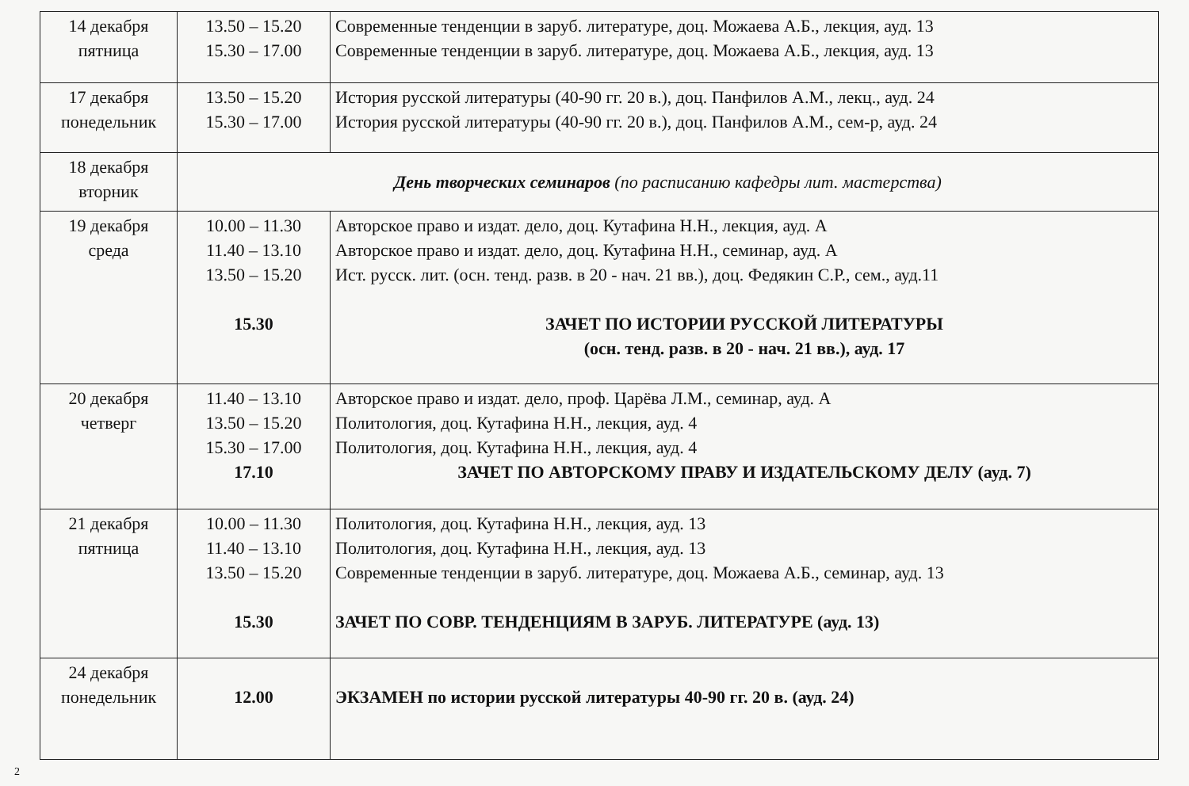| 14 декабря пятница | 13.50 – 15.20 15.30 – 17.00 | Современные тенденции в заруб. литературе, доц. Можаева А.Б., лекция, ауд. 13 Современные тенденции в заруб. литературе, доц. Можаева А.Б., лекция, ауд. 13 |
| 17 декабря понедельник | 13.50 – 15.20 15.30 – 17.00 | История русской литературы (40-90 гг. 20 в.), доц. Панфилов А.М., лекц., ауд. 24 История русской литературы (40-90 гг. 20 в.), доц. Панфилов А.М., сем-р, ауд. 24 |
| 18 декабря вторник | День творческих семинаров (по расписанию кафедры лит. мастерства) | |
| 19 декабря среда | 10.00 – 11.30 11.40 – 13.10 13.50 – 15.20 15.30 | Авторское право и издат. дело, доц. Кутафина Н.Н., лекция, ауд. А Авторское право и издат. дело, доц. Кутафина Н.Н., семинар, ауд. А Ист. русск. лит. (осн. тенд. разв. в 20 - нач. 21 вв.), доц. Федякин С.Р., сем., ауд.11 ЗАЧЕТ ПО ИСТОРИИ РУССКОЙ ЛИТЕРАТУРЫ (осн. тенд. разв. в 20 - нач. 21 вв.), ауд. 17 |
| 20 декабря четверг | 11.40 – 13.10 13.50 – 15.20 15.30 – 17.00 17.10 | Авторское право и издат. дело, проф. Царёва Л.М., семинар, ауд. А Политология, доц. Кутафина Н.Н., лекция, ауд. 4 Политология, доц. Кутафина Н.Н., лекция, ауд. 4 ЗАЧЕТ ПО АВТОРСКОМУ ПРАВУ И ИЗДАТЕЛЬСКОМУ ДЕЛУ (ауд. 7) |
| 21 декабря пятница | 10.00 – 11.30 11.40 – 13.10 13.50 – 15.20 15.30 | Политология, доц. Кутафина Н.Н., лекция, ауд. 13 Политология, доц. Кутафина Н.Н., лекция, ауд. 13 Современные тенденции в заруб. литературе, доц. Можаева А.Б., семинар, ауд. 13 ЗАЧЕТ ПО СОВР. ТЕНДЕНЦИЯМ В ЗАРУБ. ЛИТЕРАТУРЕ (ауд. 13) |
| 24 декабря понедельник | 12.00 | ЭКЗАМЕН по истории русской литературы 40-90 гг. 20 в. (ауд. 24) |
2